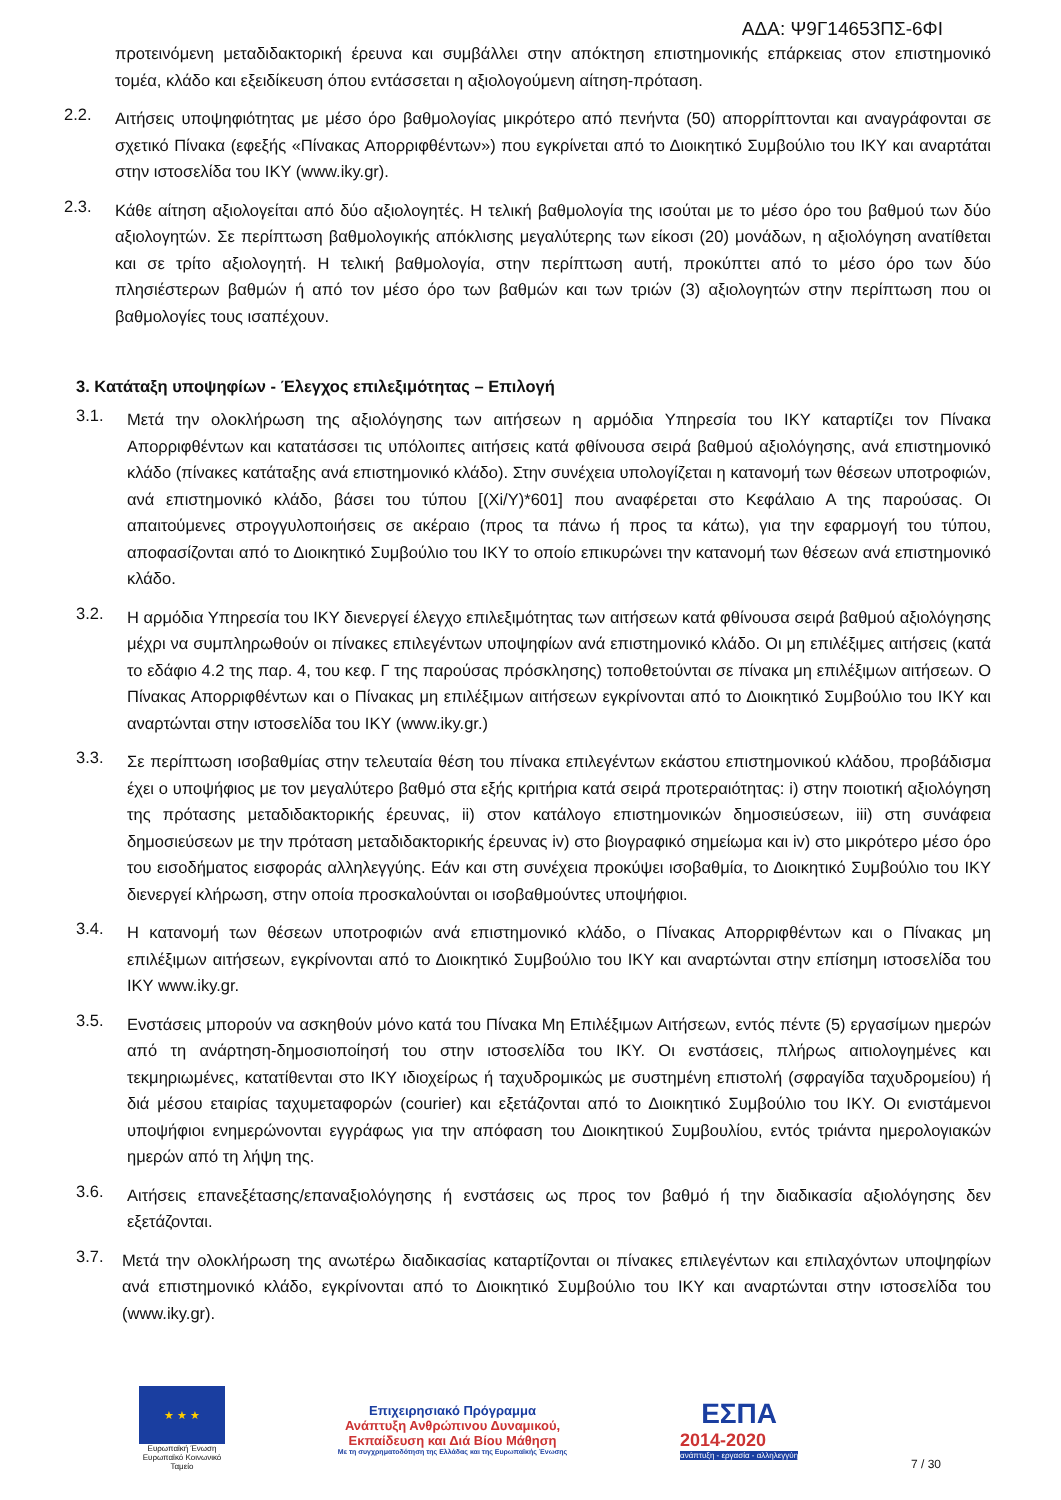ΑΔΑ: Ψ9Γ14653ΠΣ-6ΦΙ
προτεινόμενη μεταδιδακτορική έρευνα και συμβάλλει στην απόκτηση επιστημονικής επάρκειας στον επιστημονικό τομέα, κλάδο και εξειδίκευση όπου εντάσσεται η αξιολογούμενη αίτηση-πρόταση.
2.2.
Αιτήσεις υποψηφιότητας με μέσο όρο βαθμολογίας μικρότερο από πενήντα (50) απορρίπτονται και αναγράφονται σε σχετικό Πίνακα (εφεξής «Πίνακας Απορριφθέντων») που εγκρίνεται από το Διοικητικό Συμβούλιο του ΙΚΥ και αναρτάται στην ιστοσελίδα του ΙΚΥ (www.iky.gr).
2.3.
Κάθε αίτηση αξιολογείται από δύο αξιολογητές. Η τελική βαθμολογία της ισούται με το μέσο όρο του βαθμού των δύο αξιολογητών. Σε περίπτωση βαθμολογικής απόκλισης μεγαλύτερης των είκοσι (20) μονάδων, η αξιολόγηση ανατίθεται και σε τρίτο αξιολογητή. Η τελική βαθμολογία, στην περίπτωση αυτή, προκύπτει από το μέσο όρο των δύο πλησιέστερων βαθμών ή από τον μέσο όρο των βαθμών και των τριών (3) αξιολογητών στην περίπτωση που οι βαθμολογίες τους ισαπέχουν.
3. Κατάταξη υποψηφίων - Έλεγχος επιλεξιμότητας – Επιλογή
3.1.
Μετά την ολοκλήρωση της αξιολόγησης των αιτήσεων η αρμόδια Υπηρεσία του ΙΚΥ καταρτίζει τον Πίνακα Απορριφθέντων και κατατάσσει τις υπόλοιπες αιτήσεις κατά φθίνουσα σειρά βαθμού αξιολόγησης, ανά επιστημονικό κλάδο (πίνακες κατάταξης ανά επιστημονικό κλάδο). Στην συνέχεια υπολογίζεται η κατανομή των θέσεων υποτροφιών, ανά επιστημονικό κλάδο, βάσει του τύπου [(Xi/Y)*601] που αναφέρεται στο Κεφάλαιο Α της παρούσας. Οι απαιτούμενες στρογγυλοποιήσεις σε ακέραιο (προς τα πάνω ή προς τα κάτω), για την εφαρμογή του τύπου, αποφασίζονται από το Διοικητικό Συμβούλιο του ΙΚΥ το οποίο επικυρώνει την κατανομή των θέσεων ανά επιστημονικό κλάδο.
3.2.
Η αρμόδια Υπηρεσία του ΙΚΥ διενεργεί έλεγχο επιλεξιμότητας των αιτήσεων κατά φθίνουσα σειρά βαθμού αξιολόγησης μέχρι να συμπληρωθούν οι πίνακες επιλεγέντων υποψηφίων ανά επιστημονικό κλάδο. Οι μη επιλέξιμες αιτήσεις (κατά το εδάφιο 4.2 της παρ. 4, του κεφ. Γ της παρούσας πρόσκλησης) τοποθετούνται σε πίνακα μη επιλέξιμων αιτήσεων. Ο Πίνακας Απορριφθέντων και ο Πίνακας μη επιλέξιμων αιτήσεων εγκρίνονται από το Διοικητικό Συμβούλιο του ΙΚΥ και αναρτώνται στην ιστοσελίδα του ΙΚΥ (www.iky.gr.)
3.3.
Σε περίπτωση ισοβαθμίας στην τελευταία θέση του πίνακα επιλεγέντων εκάστου επιστημονικού κλάδου, προβάδισμα έχει ο υποψήφιος με τον μεγαλύτερο βαθμό στα εξής κριτήρια κατά σειρά προτεραιότητας: i) στην ποιοτική αξιολόγηση της πρότασης μεταδιδακτορικής έρευνας, ii) στον κατάλογο επιστημονικών δημοσιεύσεων, iii) στη συνάφεια δημοσιεύσεων με την πρόταση μεταδιδακτορικής έρευνας iv) στο βιογραφικό σημείωμα και iv) στο μικρότερο μέσο όρο του εισοδήματος εισφοράς αλληλεγγύης. Εάν και στη συνέχεια προκύψει ισοβαθμία, το Διοικητικό Συμβούλιο του ΙΚΥ διενεργεί κλήρωση, στην οποία προσκαλούνται οι ισοβαθμούντες υποψήφιοι.
3.4.
Η κατανομή των θέσεων υποτροφιών ανά επιστημονικό κλάδο, ο Πίνακας Απορριφθέντων και ο Πίνακας μη επιλέξιμων αιτήσεων, εγκρίνονται από το Διοικητικό Συμβούλιο του ΙΚΥ και αναρτώνται στην επίσημη ιστοσελίδα του ΙΚΥ www.iky.gr.
3.5.
Ενστάσεις μπορούν να ασκηθούν μόνο κατά του Πίνακα Μη Επιλέξιμων Αιτήσεων, εντός πέντε (5) εργασίμων ημερών από τη ανάρτηση-δημοσιοποίησή του στην ιστοσελίδα του ΙΚΥ. Οι ενστάσεις, πλήρως αιτιολογημένες και τεκμηριωμένες, κατατίθενται στο ΙΚΥ ιδιοχείρως ή ταχυδρομικώς με συστημένη επιστολή (σφραγίδα ταχυδρομείου) ή διά μέσου εταιρίας ταχυμεταφορών (courier) και εξετάζονται από το Διοικητικό Συμβούλιο του ΙΚΥ. Οι ενιστάμενοι υποψήφιοι ενημερώνονται εγγράφως για την απόφαση του Διοικητικού Συμβουλίου, εντός τριάντα ημερολογιακών ημερών από τη λήψη της.
3.6.
Αιτήσεις επανεξέτασης/επαναξιολόγησης ή ενστάσεις ως προς τον βαθμό ή την διαδικασία αξιολόγησης δεν εξετάζονται.
3.7.
Μετά την ολοκλήρωση της ανωτέρω διαδικασίας καταρτίζονται οι πίνακες επιλεγέντων και επιλαχόντων υποψηφίων ανά επιστημονικό κλάδο, εγκρίνονται από το Διοικητικό Συμβούλιο του ΙΚΥ και αναρτώνται στην ιστοσελίδα του (www.iky.gr).
★ ★ ★
Ευρωπαϊκή Ένωση
Ευρωπαϊκό Κοινωνικό Ταμείο
Επιχειρησιακό Πρόγραμμα
Ανάπτυξη Ανθρώπινου Δυναμικού,
Εκπαίδευση και Διά Βίου Μάθηση
Με τη συγχρηματοδότηση της Ελλάδας και της Ευρωπαϊκής Ένωσης
ΕΣΠΑ
2014-2020
ανάπτυξη - εργασία - αλληλεγγύη
7 / 30